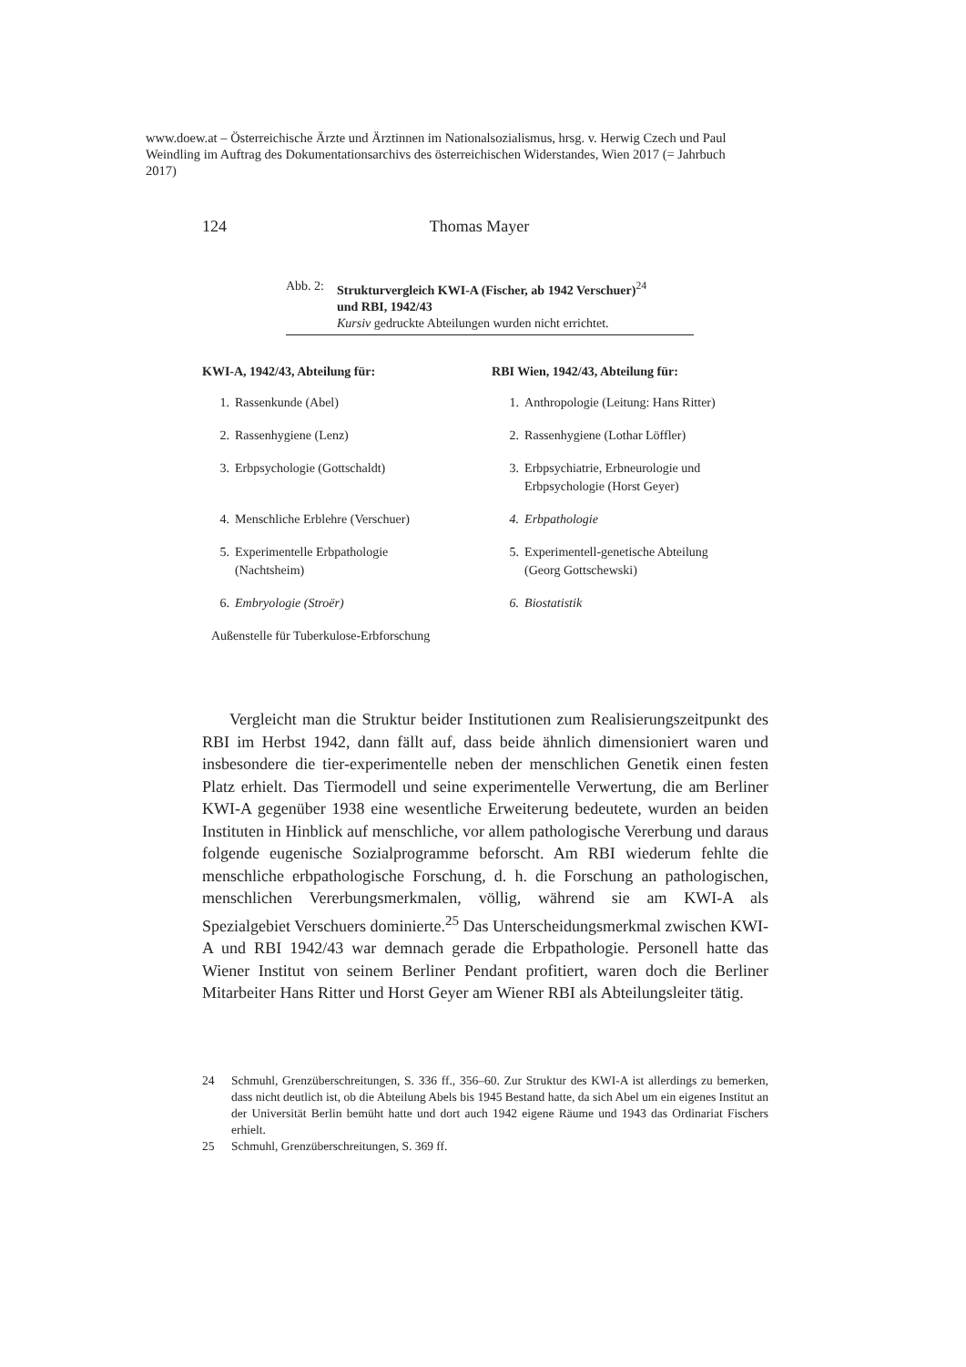www.doew.at – Österreichische Ärzte und Ärztinnen im Nationalsozialismus, hrsg. v. Herwig Czech und Paul Weindling im Auftrag des Dokumentationsarchivs des österreichischen Widerstandes, Wien 2017 (= Jahrbuch 2017)
124 Thomas Mayer
Abb. 2: Strukturvergleich KWI-A (Fischer, ab 1942 Verschuer)<sup>24</sup>
und RBI, 1942/43
Kursiv gedruckte Abteilungen wurden nicht errichtet.
| KWI-A, 1942/43, Abteilung für: | | RBI Wien, 1942/43, Abteilung für: | |
| --- | --- | --- | --- |
| 1. | Rassenkunde (Abel) | 1. | Anthropologie (Leitung: Hans Ritter) |
| 2. | Rassenhygiene (Lenz) | 2. | Rassenhygiene (Lothar Löffler) |
| 3. | Erbpsychologie (Gottschaldt) | 3. | Erbpsychiatrie, Erbneurologie und Erbpsychologie (Horst Geyer) |
| 4. | Menschliche Erblehre (Verschuer) | 4. | Erbpathologie |
| 5. | Experimentelle Erbpathologie (Nachtsheim) | 5. | Experimentell-genetische Abteilung (Georg Gottschewski) |
| 6. | Embryologie (Stroër) | 6. | Biostatistik |
| Außenstelle für Tuberkulose-Erbforschung | | | |
Vergleicht man die Struktur beider Institutionen zum Realisierungszeitpunkt des RBI im Herbst 1942, dann fällt auf, dass beide ähnlich dimensioniert waren und insbesondere die tier-experimentelle neben der menschlichen Genetik einen festen Platz erhielt. Das Tiermodell und seine experimentelle Verwertung, die am Berliner KWI-A gegenüber 1938 eine wesentliche Erweiterung bedeutete, wurden an beiden Instituten in Hinblick auf menschliche, vor allem pathologische Vererbung und daraus folgende eugenische Sozialprogramme beforscht. Am RBI wiederum fehlte die menschliche erbpathologische Forschung, d. h. die Forschung an pathologischen, menschlichen Vererbungsmerkmalen, völlig, während sie am KWI-A als Spezialgebiet Verschuers dominierte.<sup>25</sup> Das Unterscheidungsmerkmal zwischen KWI-A und RBI 1942/43 war demnach gerade die Erbpathologie. Personell hatte das Wiener Institut von seinem Berliner Pendant profitiert, waren doch die Berliner Mitarbeiter Hans Ritter und Horst Geyer am Wiener RBI als Abteilungsleiter tätig.
24 Schmuhl, Grenzüberschreitungen, S. 336 ff., 356–60. Zur Struktur des KWI-A ist allerdings zu bemerken, dass nicht deutlich ist, ob die Abteilung Abels bis 1945 Bestand hatte, da sich Abel um ein eigenes Institut an der Universität Berlin bemüht hatte und dort auch 1942 eigene Räume und 1943 das Ordinariat Fischers erhielt.
25 Schmuhl, Grenzüberschreitungen, S. 369 ff.